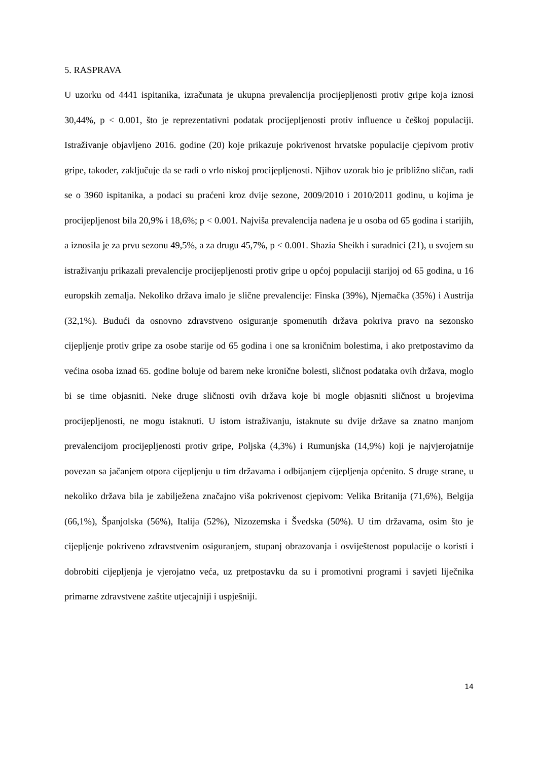5. RASPRAVA
U uzorku od 4441 ispitanika, izračunata je ukupna prevalencija procijepljenosti protiv gripe koja iznosi 30,44%, p < 0.001, što je reprezentativni podatak procijepljenosti protiv influence u češkoj populaciji. Istraživanje objavljeno 2016. godine (20) koje prikazuje pokrivenost hrvatske populacije cjepivom protiv gripe, također, zaključuje da se radi o vrlo niskoj procijepljenosti. Njihov uzorak bio je približno sličan, radi se o 3960 ispitanika, a podaci su praćeni kroz dvije sezone, 2009/2010 i 2010/2011 godinu, u kojima je procijepljenost bila 20,9% i 18,6%; p < 0.001. Najviša prevalencija nađena je u osoba od 65 godina i starijih, a iznosila je za prvu sezonu 49,5%, a za drugu 45,7%, p < 0.001. Shazia Sheikh i suradnici (21), u svojem su istraživanju prikazali prevalencije procijepljenosti protiv gripe u općoj populaciji starijoj od 65 godina, u 16 europskih zemalja. Nekoliko država imalo je slične prevalencije: Finska (39%), Njemačka (35%) i Austrija (32,1%). Budući da osnovno zdravstveno osiguranje spomenutih država pokriva pravo na sezonsko cijepljenje protiv gripe za osobe starije od 65 godina i one sa kroničnim bolestima, i ako pretpostavimo da većina osoba iznad 65. godine boluje od barem neke kronične bolesti, sličnost podataka ovih država, moglo bi se time objasniti. Neke druge sličnosti ovih država koje bi mogle objasniti sličnost u brojevima procijepljenosti, ne mogu istaknuti. U istom istraživanju, istaknute su dvije države sa znatno manjom prevalencijom procijepljenosti protiv gripe, Poljska (4,3%) i Rumunjska (14,9%) koji je najvjerojatnije povezan sa jačanjem otpora cijepljenju u tim državama i odbijanjem cijepljenja općenito. S druge strane, u nekoliko država bila je zabilježena značajno viša pokrivenost cjepivom: Velika Britanija (71,6%), Belgija (66,1%), Španjolska (56%), Italija (52%), Nizozemska i Švedska (50%). U tim državama, osim što je cijepljenje pokriveno zdravstvenim osiguranjem, stupanj obrazovanja i osviještenost populacije o koristi i dobrobiti cijepljenja je vjerojatno veća, uz pretpostavku da su i promotivni programi i savjeti liječnika primarne zdravstvene zaštite utjecajniji i uspješniji.
14